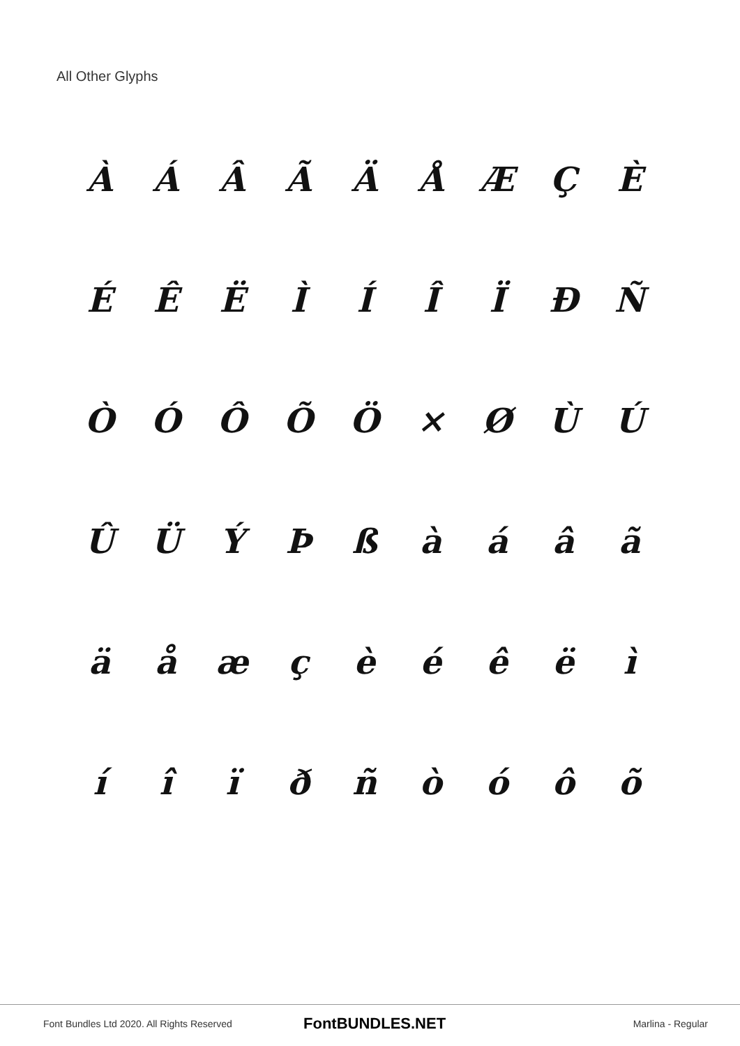All Other Glyphs
| À | Á | Â | Ã | Ä | Å | Æ | Ç | È |
| É | Ê | Ë | Ì | Í | Î | Ï | Đ | Ñ |
| Ò | Ó | Ô | Õ | Ö | × | Ø | Ù | Ú |
| Û | Ü | Ý | Þ | ß | à | á | â | ã |
| ä | å | æ | ç | è | é | ê | ë | ì |
| í | î | ï | ð | ñ | ò | ó | ô | õ |
Font Bundles Ltd 2020. All Rights Reserved
FontBUNDLES.NET Marlina - Regular